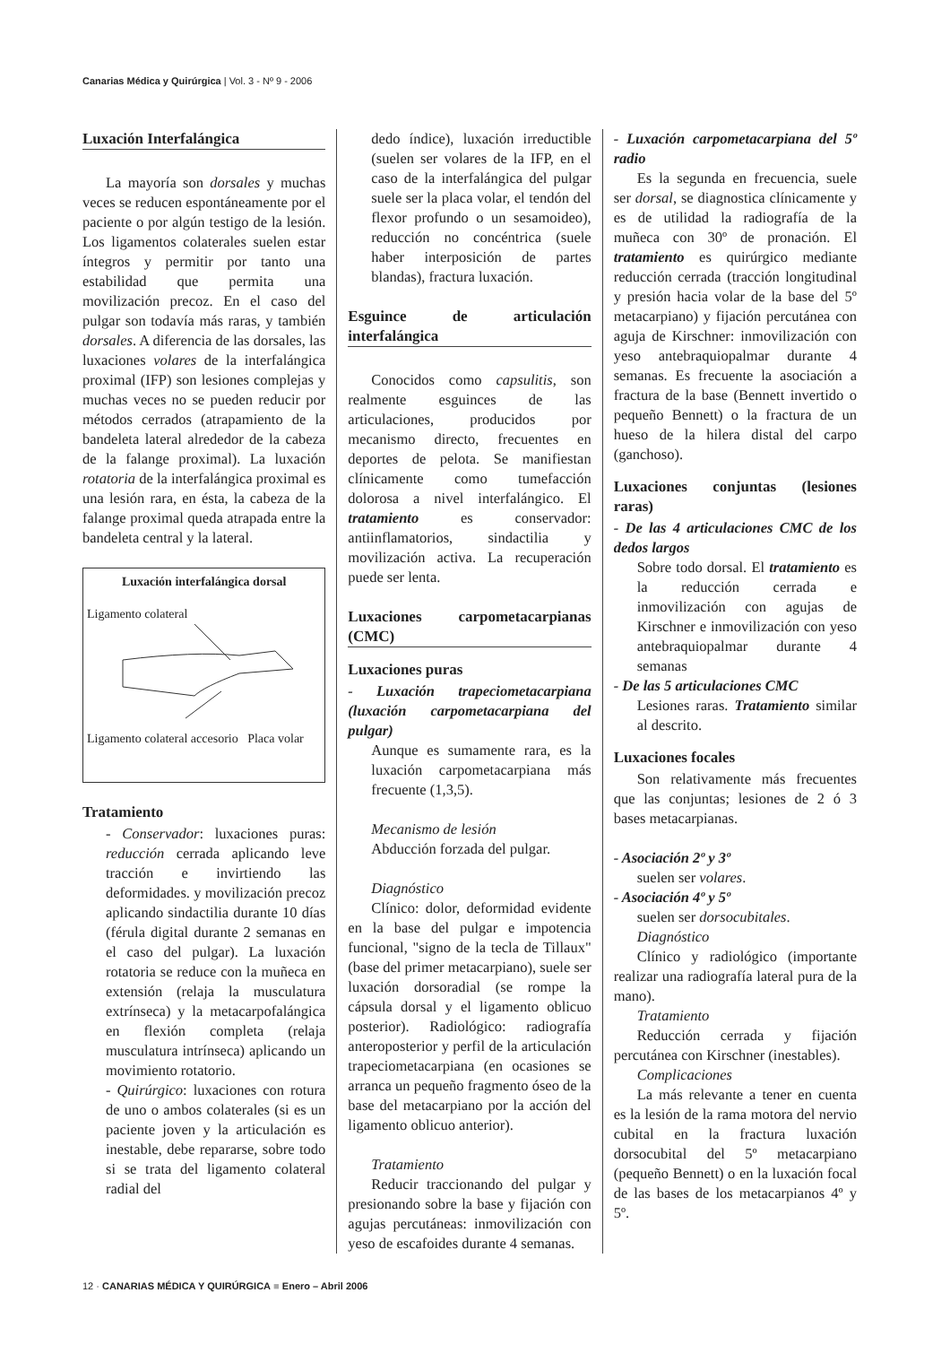Canarias Médica y Quirúrgica | Vol. 3 - Nº 9 - 2006
Luxación Interfalángica
La mayoría son dorsales y muchas veces se reducen espontáneamente por el paciente o por algún testigo de la lesión. Los ligamentos colaterales suelen estar íntegros y permitir por tanto una estabilidad que permita una movilización precoz. En el caso del pulgar son todavía más raras, y también dorsales. A diferencia de las dorsales, las luxaciones volares de la interfalángica proximal (IFP) son lesiones complejas y muchas veces no se pueden reducir por métodos cerrados (atrapamiento de la bandeleta lateral alrededor de la cabeza de la falange proximal). La luxación rotatoria de la interfalángica proximal es una lesión rara, en ésta, la cabeza de la falange proximal queda atrapada entre la bandeleta central y la lateral.
Luxación interfalángica dorsal
Ligamento colateral
Ligamento colateral accesorio Placa volar
Tratamiento
- Conservador: luxaciones puras: reducción cerrada aplicando leve tracción e invirtiendo las deformidades. y movilización precoz aplicando sindactilia durante 10 días (férula digital durante 2 semanas en el caso del pulgar). La luxación rotatoria se reduce con la muñeca en extensión (relaja la musculatura extrínseca) y la metacarpofalángica en flexión completa (relaja musculatura intrínseca) aplicando un movimiento rotatorio.
- Quirúrgico: luxaciones con rotura de uno o ambos colaterales (si es un paciente joven y la articulación es inestable, debe repararse, sobre todo si se trata del ligamento colateral radial del
dedo índice), luxación irreductible (suelen ser volares de la IFP, en el caso de la interfalángica del pulgar suele ser la placa volar, el tendón del flexor profundo o un sesamoideo), reducción no concéntrica (suele haber interposición de partes blandas), fractura luxación.
Esguince de articulación interfalángica
Conocidos como capsulitis, son realmente esguinces de las articulaciones, producidos por mecanismo directo, frecuentes en deportes de pelota. Se manifiestan clínicamente como tumefacción dolorosa a nivel interfalángico. El tratamiento es conservador: antiinflamatorios, sindactilia y movilización activa. La recuperación puede ser lenta.
Luxaciones carpometacarpianas (CMC)
Luxaciones puras
- Luxación trapeciometacarpiana (luxación carpometacarpiana del pulgar)
Aunque es sumamente rara, es la luxación carpometacarpiana más frecuente (1,3,5).
Mecanismo de lesión
Abducción forzada del pulgar.
Diagnóstico
Clínico: dolor, deformidad evidente en la base del pulgar e impotencia funcional, "signo de la tecla de Tillaux" (base del primer metacarpiano), suele ser luxación dorsoradial (se rompe la cápsula dorsal y el ligamento oblicuo posterior). Radiológico: radiografía anteroposterior y perfil de la articulación trapeciometacarpiana (en ocasiones se arranca un pequeño fragmento óseo de la base del metacarpiano por la acción del ligamento oblicuo anterior).
Tratamiento
Reducir traccionando del pulgar y presionando sobre la base y fijación con agujas percutáneas: inmovilización con yeso de escafoides durante 4 semanas.
- Luxación carpometacarpiana del 5º radio
Es la segunda en frecuencia, suele ser dorsal, se diagnostica clínicamente y es de utilidad la radiografía de la muñeca con 30º de pronación. El tratamiento es quirúrgico mediante reducción cerrada (tracción longitudinal y presión hacia volar de la base del 5º metacarpiano) y fijación percutánea con aguja de Kirschner: inmovilización con yeso antebraquiopalmar durante 4 semanas. Es frecuente la asociación a fractura de la base (Bennett invertido o pequeño Bennett) o la fractura de un hueso de la hilera distal del carpo (ganchoso).
Luxaciones conjuntas (lesiones raras)
- De las 4 articulaciones CMC de los dedos largos
Sobre todo dorsal. El tratamiento es la reducción cerrada e inmovilización con agujas de Kirschner e inmovilización con yeso antebraquiopalmar durante 4 semanas
- De las 5 articulaciones CMC
Lesiones raras. Tratamiento similar al descrito.
Luxaciones focales
Son relativamente más frecuentes que las conjuntas; lesiones de 2 ó 3 bases metacarpianas.
- Asociación 2º y 3º
suelen ser volares.
- Asociación 4º y 5º
suelen ser dorsocubitales.
Diagnóstico
Clínico y radiológico (importante realizar una radiografía lateral pura de la mano).
Tratamiento
Reducción cerrada y fijación percutánea con Kirschner (inestables).
Complicaciones
La más relevante a tener en cuenta es la lesión de la rama motora del nervio cubital en la fractura luxación dorsocubital del 5º metacarpiano (pequeño Bennett) o en la luxación focal de las bases de los metacarpianos 4º y 5º.
12 · CANARIAS MÉDICA Y QUIRÚRGICA ■ Enero – Abril 2006